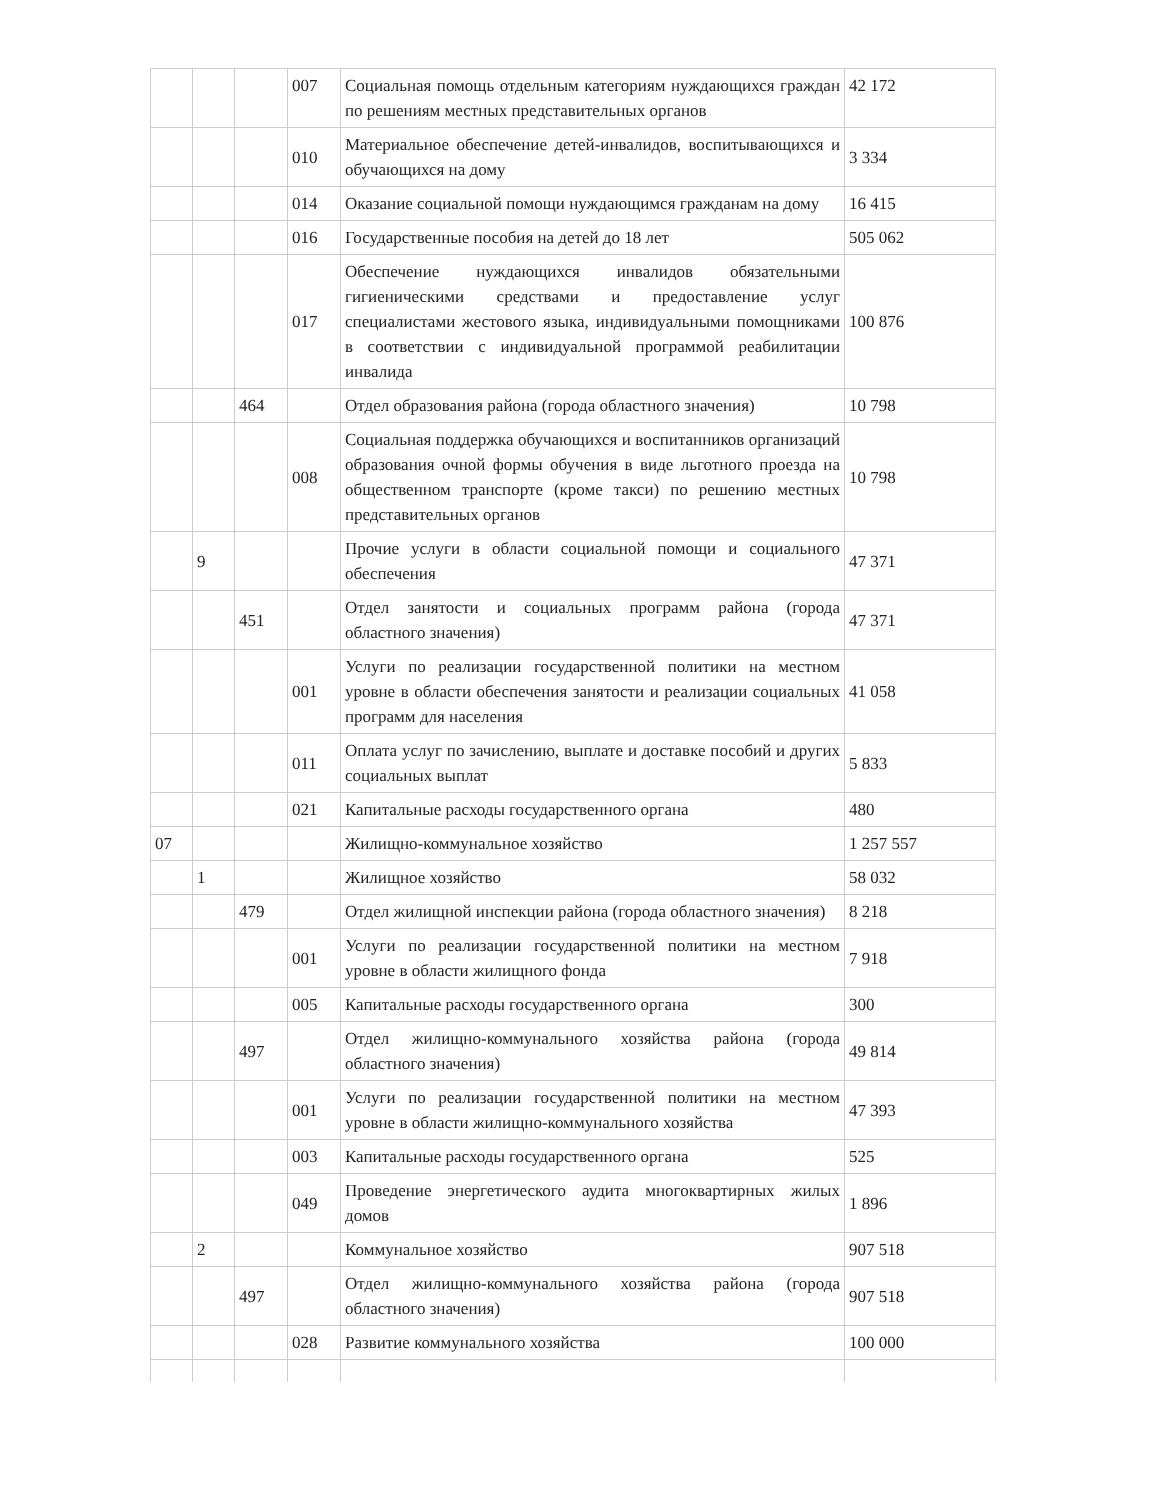| | | | 007 | Социальная помощь отдельным категориям нуждающихся граждан по решениям местных представительных органов | 42 172 |
| | | | 010 | Материальное обеспечение детей-инвалидов, воспитывающихся и обучающихся на дому | 3 334 |
| | | | 014 | Оказание социальной помощи нуждающимся гражданам на дому | 16 415 |
| | | | 016 | Государственные пособия на детей до 18 лет | 505 062 |
| | | | 017 | Обеспечение нуждающихся инвалидов обязательными гигиеническими средствами и предоставление услуг специалистами жестового языка, индивидуальными помощниками в соответствии с индивидуальной программой реабилитации инвалида | 100 876 |
| | | 464 | | Отдел образования района (города областного значения) | 10 798 |
| | | | 008 | Социальная поддержка обучающихся и воспитанников организаций образования очной формы обучения в виде льготного проезда на общественном транспорте (кроме такси) по решению местных представительных органов | 10 798 |
| | 9 | | | Прочие услуги в области социальной помощи и социального обеспечения | 47 371 |
| | | 451 | | Отдел занятости и социальных программ района (города областного значения) | 47 371 |
| | | | 001 | Услуги по реализации государственной политики на местном уровне в области обеспечения занятости и реализации социальных программ для населения | 41 058 |
| | | | 011 | Оплата услуг по зачислению, выплате и доставке пособий и других социальных выплат | 5 833 |
| | | | 021 | Капитальные расходы государственного органа | 480 |
| 07 | | | | Жилищно-коммунальное хозяйство | 1 257 557 |
| | 1 | | | Жилищное хозяйство | 58 032 |
| | | 479 | | Отдел жилищной инспекции района (города областного значения) | 8 218 |
| | | | 001 | Услуги по реализации государственной политики на местном уровне в области жилищного фонда | 7 918 |
| | | | 005 | Капитальные расходы государственного органа | 300 |
| | | 497 | | Отдел жилищно-коммунального хозяйства района (города областного значения) | 49 814 |
| | | | 001 | Услуги по реализации государственной политики на местном уровне в области жилищно-коммунального хозяйства | 47 393 |
| | | | 003 | Капитальные расходы государственного органа | 525 |
| | | | 049 | Проведение энергетического аудита многоквартирных жилых домов | 1 896 |
| | 2 | | | Коммунальное хозяйство | 907 518 |
| | | 497 | | Отдел жилищно-коммунального хозяйства района (города областного значения) | 907 518 |
| | | | 028 | Развитие коммунального хозяйства | 100 000 |